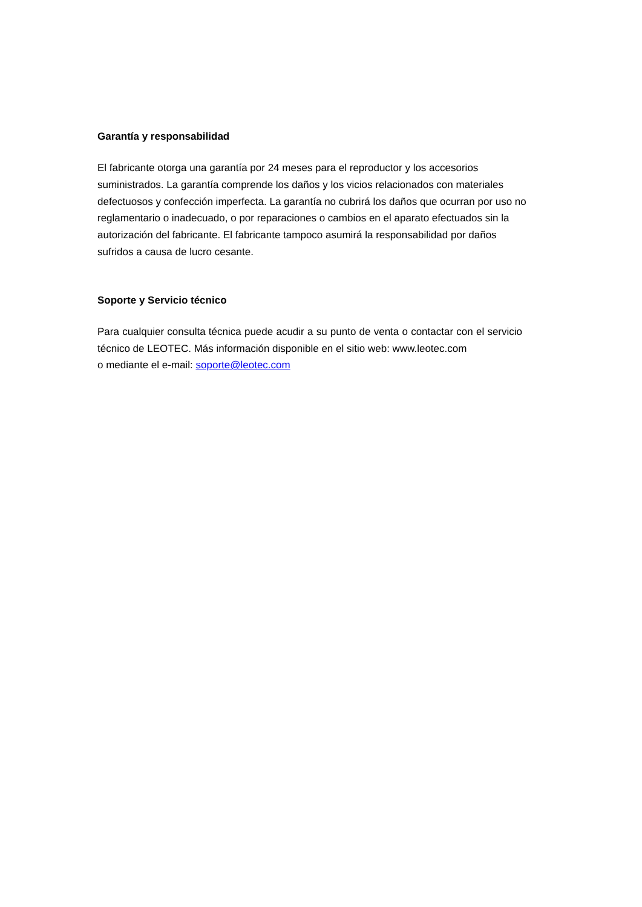Garantía y responsabilidad
El fabricante otorga una garantía por 24 meses para el reproductor y los accesorios
suministrados. La garantía comprende los daños y los vicios relacionados con materiales
defectuosos y confección imperfecta. La garantía no cubrirá los daños que ocurran por uso no
reglamentario o inadecuado, o por reparaciones o cambios en el aparato efectuados sin la
autorización del fabricante. El fabricante tampoco asumirá la responsabilidad por daños
sufridos a causa de lucro cesante.
Soporte y Servicio técnico
Para cualquier consulta técnica puede acudir a su punto de venta o contactar con el servicio técnico de LEOTEC. Más información disponible en el sitio web: www.leotec.com
o mediante el e-mail: soporte@leotec.com